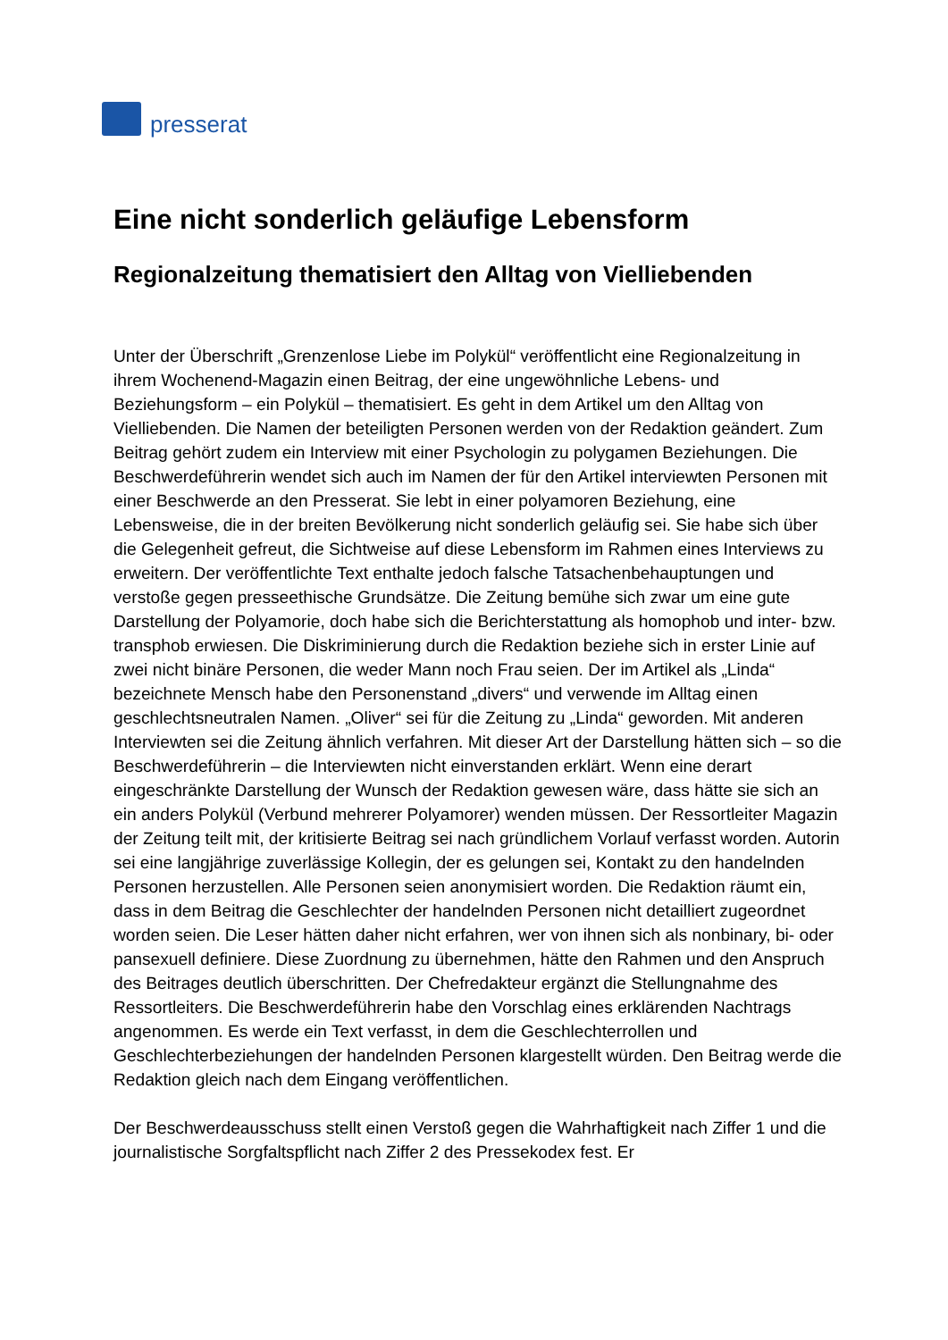presserat
Eine nicht sonderlich geläufige Lebensform
Regionalzeitung thematisiert den Alltag von Vielliebenden
Unter der Überschrift „Grenzenlose Liebe im Polykül“ veröffentlicht eine Regionalzeitung in ihrem Wochenend-Magazin einen Beitrag, der eine ungewöhnliche Lebens- und Beziehungsform – ein Polykül – thematisiert. Es geht in dem Artikel um den Alltag von Vielliebenden. Die Namen der beteiligten Personen werden von der Redaktion geändert. Zum Beitrag gehört zudem ein Interview mit einer Psychologin zu polygamen Beziehungen. Die Beschwerdeführerin wendet sich auch im Namen der für den Artikel interviewten Personen mit einer Beschwerde an den Presserat. Sie lebt in einer polyamoren Beziehung, eine Lebensweise, die in der breiten Bevölkerung nicht sonderlich geläufig sei. Sie habe sich über die Gelegenheit gefreut, die Sichtweise auf diese Lebensform im Rahmen eines Interviews zu erweitern. Der veröffentlichte Text enthalte jedoch falsche Tatsachenbehauptungen und verstoße gegen presseethische Grundsätze. Die Zeitung bemühe sich zwar um eine gute Darstellung der Polyamorie, doch habe sich die Berichterstattung als homophob und inter- bzw. transphob erwiesen. Die Diskriminierung durch die Redaktion beziehe sich in erster Linie auf zwei nicht binäre Personen, die weder Mann noch Frau seien. Der im Artikel als „Linda“ bezeichnete Mensch habe den Personenstand „divers“ und verwende im Alltag einen geschlechtsneutralen Namen. „Oliver“ sei für die Zeitung zu „Linda“ geworden. Mit anderen Interviewten sei die Zeitung ähnlich verfahren. Mit dieser Art der Darstellung hätten sich – so die Beschwerdeführerin – die Interviewten nicht einverstanden erklärt. Wenn eine derart eingeschränkte Darstellung der Wunsch der Redaktion gewesen wäre, dass hätte sie sich an ein anders Polykül (Verbund mehrerer Polyamorer) wenden müssen. Der Ressortleiter Magazin der Zeitung teilt mit, der kritisierte Beitrag sei nach gründlichem Vorlauf verfasst worden. Autorin sei eine langjährige zuverlässige Kollegin, der es gelungen sei, Kontakt zu den handelnden Personen herzustellen. Alle Personen seien anonymisiert worden. Die Redaktion räumt ein, dass in dem Beitrag die Geschlechter der handelnden Personen nicht detailliert zugeordnet worden seien. Die Leser hätten daher nicht erfahren, wer von ihnen sich als nonbinary, bi- oder pansexuell definiere. Diese Zuordnung zu übernehmen, hätte den Rahmen und den Anspruch des Beitrages deutlich überschritten. Der Chefredakteur ergänzt die Stellungnahme des Ressortleiters. Die Beschwerdeführerin habe den Vorschlag eines erklärenden Nachtrags angenommen. Es werde ein Text verfasst, in dem die Geschlechterrollen und Geschlechterbeziehungen der handelnden Personen klargestellt würden. Den Beitrag werde die Redaktion gleich nach dem Eingang veröffentlichen.
Der Beschwerdeausschuss stellt einen Verstoß gegen die Wahrhaftigkeit nach Ziffer 1 und die journalistische Sorgfaltspflicht nach Ziffer 2 des Pressekodex fest. Er